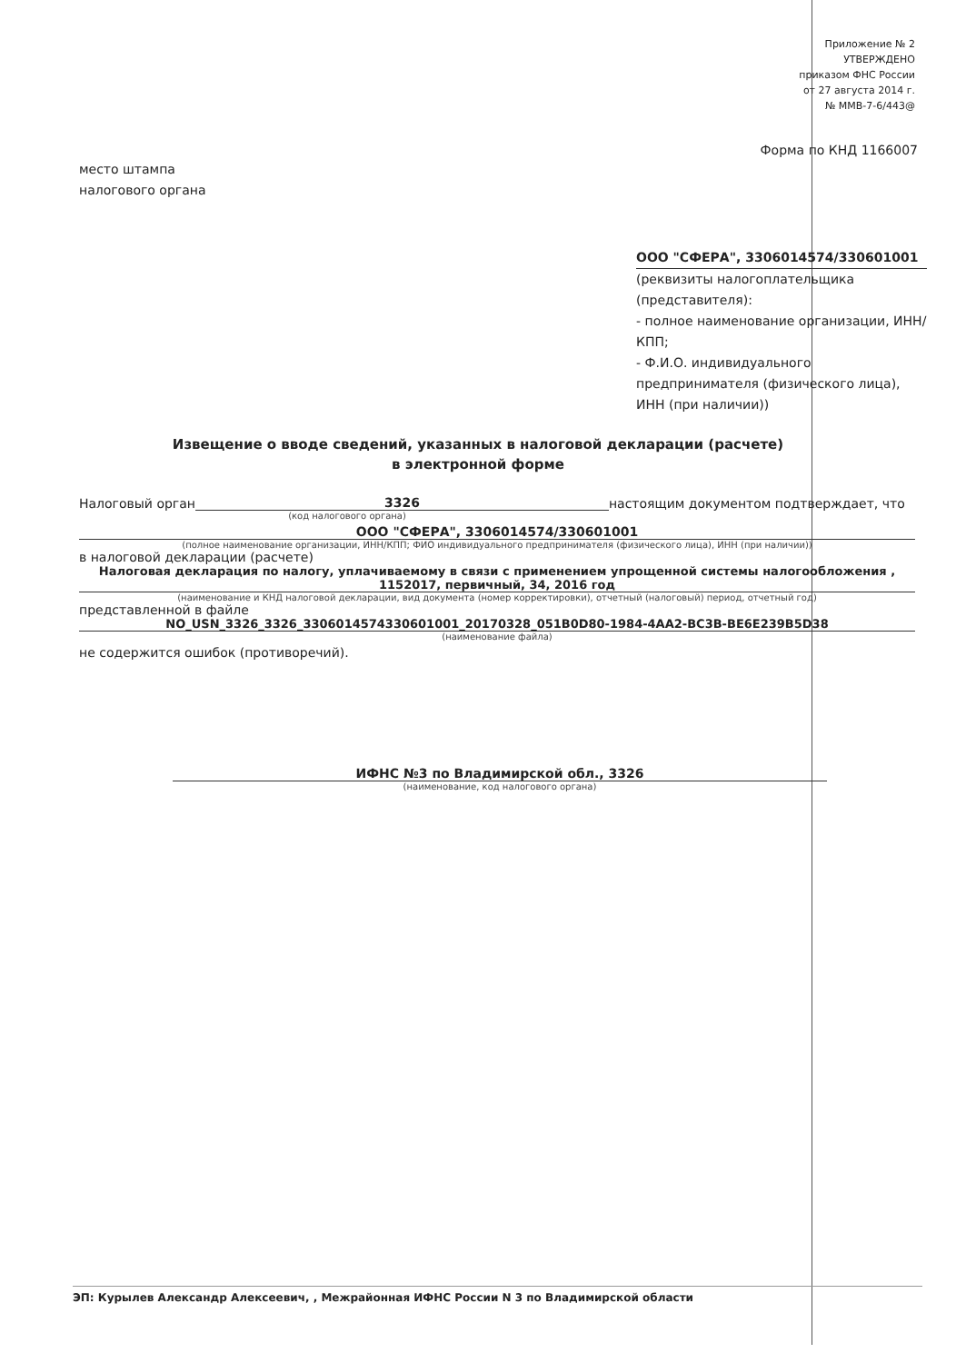Приложение № 2
УТВЕРЖДЕНО
приказом ФНС России
от 27 августа 2014 г.
№ ММВ-7-6/443@
Форма по КНД 1166007
место штампа
налогового органа
ООО "СФЕРА", 3306014574/330601001
(реквизиты налогоплательщика (представителя):
- полное наименование организации, ИНН/КПП;
- Ф.И.О. индивидуального предпринимателя (физического лица), ИНН (при наличии))
Извещение о вводе сведений, указанных в налоговой декларации (расчете)
в электронной форме
Налоговый орган 3326 настоящим документом подтверждает, что
(код налогового органа)
ООО "СФЕРА", 3306014574/330601001
(полное наименование организации, ИНН/КПП; ФИО индивидуального предпринимателя (физического лица), ИНН (при наличии))
в налоговой декларации (расчете)
Налоговая декларация по налогу, уплачиваемому в связи с применением упрощенной системы налогообложения ,
1152017, первичный, 34, 2016 год
(наименование и КНД налоговой декларации, вид документа (номер корректировки), отчетный (налоговый) период, отчетный год)
представленной в файле
NO_USN_3326_3326_330601457433060100​1_20170328_051B0D80-1984-4AA2-BC3B-BE6E239B5D38
(наименование файла)
не содержится ошибок (противоречий).
ИФНС №3 по Владимирской обл., 3326
(наименование, код налогового органа)
ЭП: Курылев Александр Алексеевич, , Межрайонная ИФНС России N 3 по Владимирской области